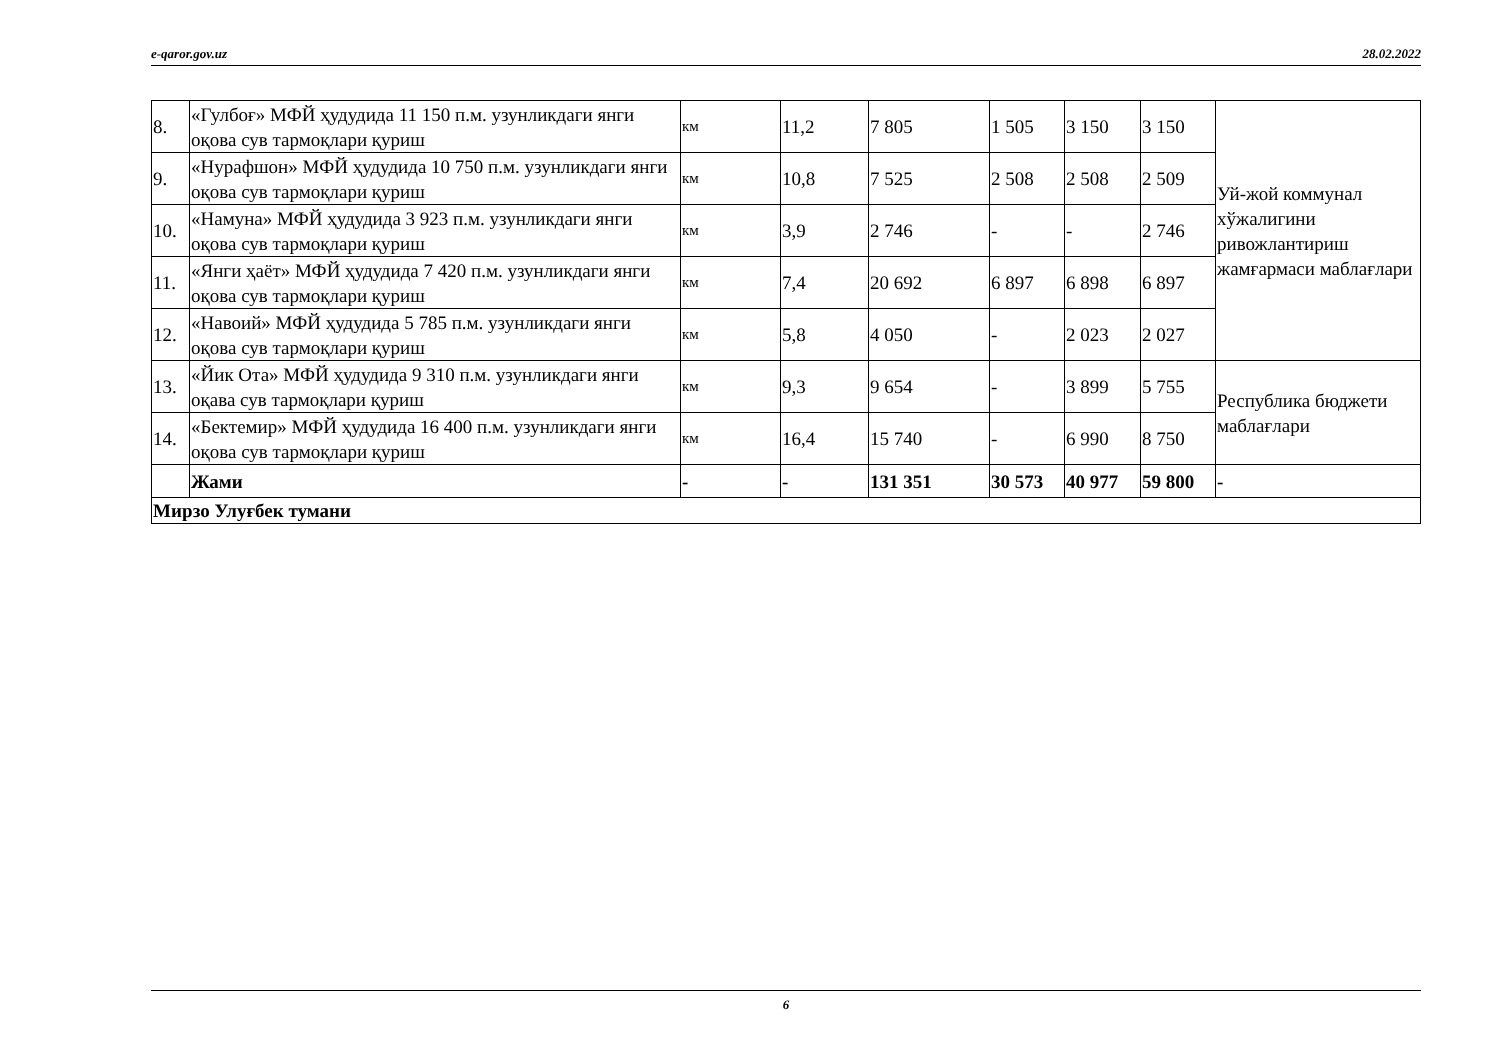e-qaror.gov.uz 28.02.2022
| 8. | «Гулбоғ» МФЙ ҳудудида 11 150 п.м. узунликдаги янги оқова сув тармоқлари қуриш | км | 11,2 | 7 805 | 1 505 | 3 150 | 3 150 | Уй-жой коммунал хўжалигини ривожлантириш жамғармаси маблағлари |
| 9. | «Нурафшон» МФЙ ҳудудида 10 750 п.м. узунликдаги янги оқова сув тармоқлари қуриш | км | 10,8 | 7 525 | 2 508 | 2 508 | 2 509 | |
| 10. | «Намуна» МФЙ ҳудудида 3 923 п.м. узунликдаги янги оқова сув тармоқлари қуриш | км | 3,9 | 2 746 | - | - | 2 746 | |
| 11. | «Янги ҳаёт» МФЙ ҳудудида 7 420 п.м. узунликдаги янги оқова сув тармоқлари қуриш | км | 7,4 | 20 692 | 6 897 | 6 898 | 6 897 | |
| 12. | «Навоий» МФЙ ҳудудида 5 785 п.м. узунликдаги янги оқова сув тармоқлари қуриш | км | 5,8 | 4 050 | - | 2 023 | 2 027 | |
| 13. | «Йик Ота» МФЙ ҳудудида 9 310 п.м. узунликдаги янги оқава сув тармоқлари қуриш | км | 9,3 | 9 654 | - | 3 899 | 5 755 | Республика бюджети маблағлари |
| 14. | «Бектемир» МФЙ ҳудудида 16 400 п.м. узунликдаги янги оқова сув тармоқлари қуриш | км | 16,4 | 15 740 | - | 6 990 | 8 750 | |
| | Жами | - | - | 131 351 | 30 573 | 40 977 | 59 800 | - |
| Мирзо Улуғбек тумани | | | | | | | | |
6